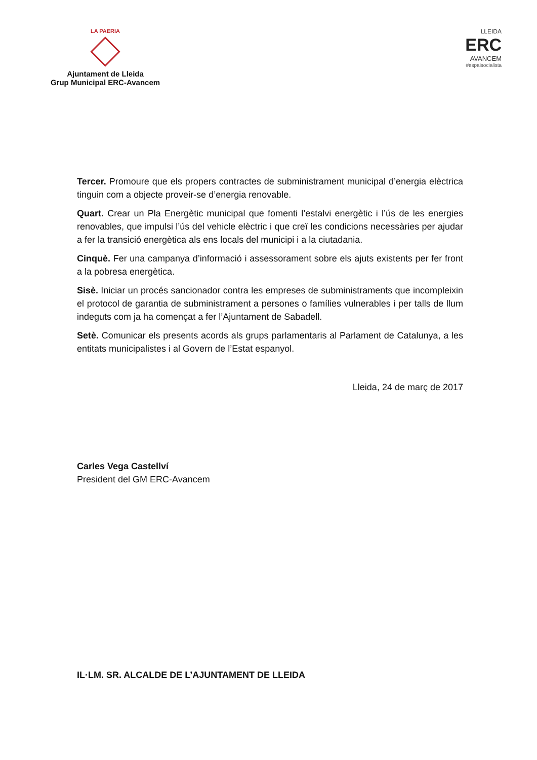LA PAERIA
Ajuntament de Lleida
Grup Municipal ERC-Avancem
LLEIDA
ERC
AVANCEM
#espaisocialista
Tercer. Promoure que els propers contractes de subministrament municipal d’energia elèctrica tinguin com a objecte proveir-se d’energia renovable.
Quart. Crear un Pla Energètic municipal que fomenti l’estalvi energètic i l’ús de les energies renovables, que impulsi l’ús del vehicle elèctric i que creï les condicions necessàries per ajudar a fer la transició energètica als ens locals del municipi i a la ciutadania.
Cinquè. Fer una campanya d’informació i assessorament sobre els ajuts existents per fer front a la pobresa energètica.
Sisè. Iniciar un procés sancionador contra les empreses de subministraments que incompleixin el protocol de garantia de subministrament a persones o famílies vulnerables i per talls de llum indeguts com ja ha començat a fer l’Ajuntament de Sabadell.
Setè. Comunicar els presents acords als grups parlamentaris al Parlament de Catalunya, a les entitats municipalistes i al Govern de l’Estat espanyol.
Lleida, 24 de març de 2017
Carles Vega Castellví
President del GM ERC-Avancem
IL·LM. SR. ALCALDE DE L’AJUNTAMENT DE LLEIDA